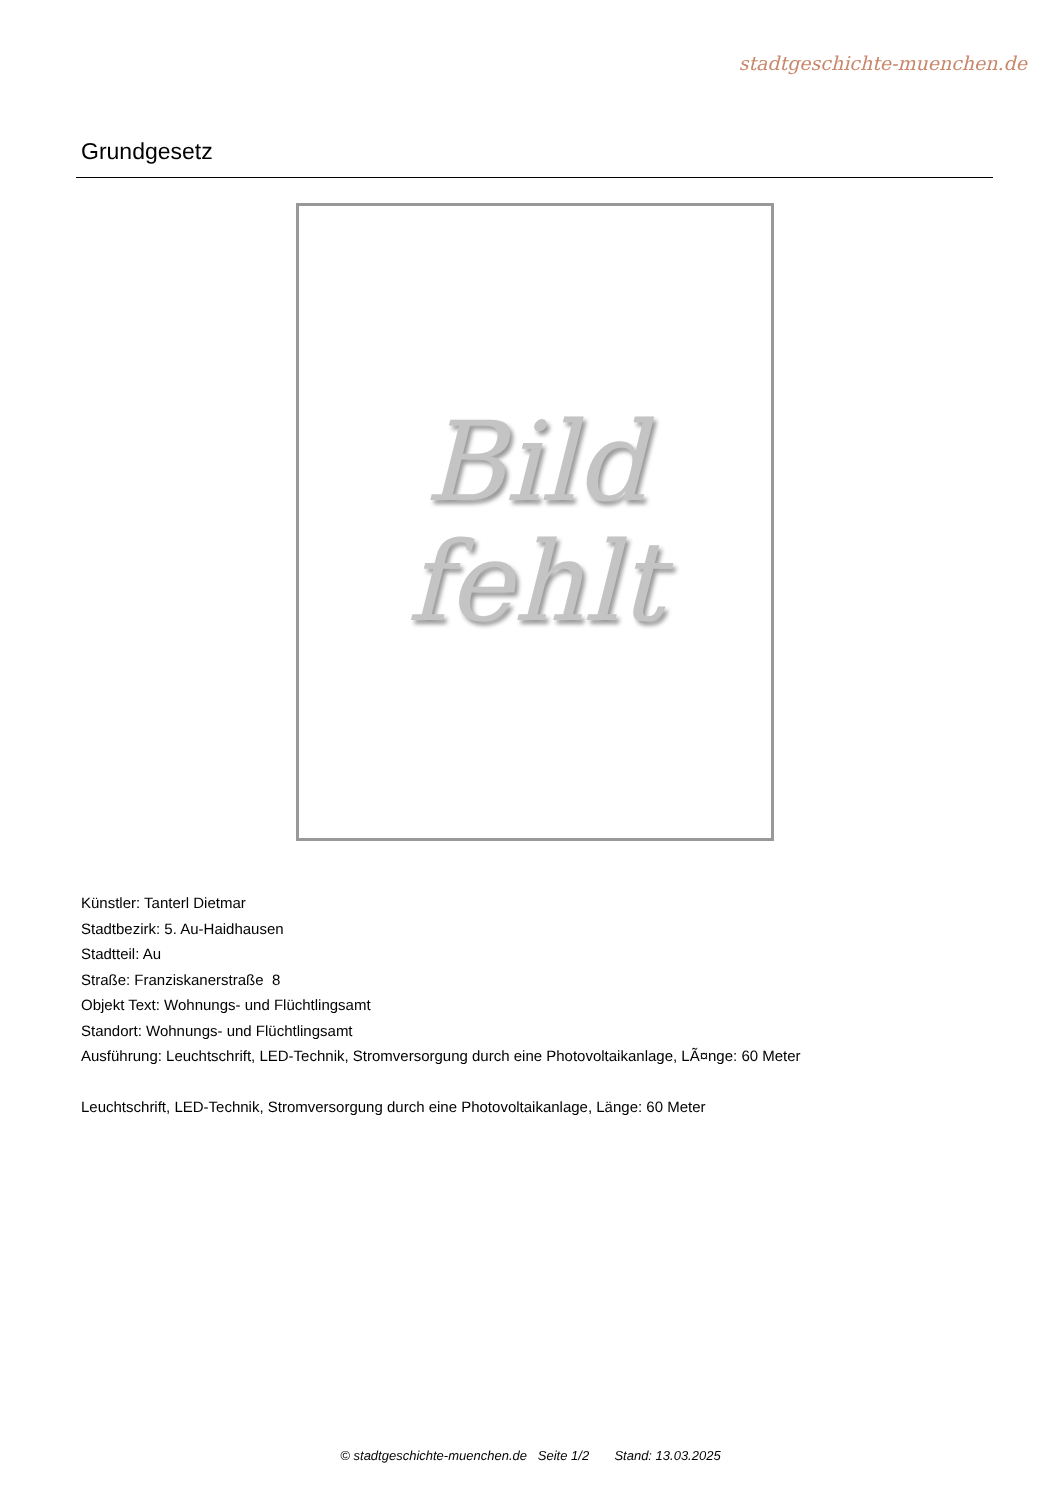stadtgeschichte-muenchen.de
Grundgesetz
Bild
fehlt
Künstler: Tanterl Dietmar
Stadtbezirk: 5. Au-Haidhausen
Stadtteil: Au
Straße: Franziskanerstraße 8
Objekt Text: Wohnungs- und Flüchtlingsamt
Standort: Wohnungs- und Flüchtlingsamt
Ausführung: Leuchtschrift, LED-Technik, Stromversorgung durch eine Photovoltaikanlage, LÃ¤nge: 60 Meter
Leuchtschrift, LED-Technik, Stromversorgung durch eine Photovoltaikanlage, Länge: 60 Meter
© stadtgeschichte-muenchen.de Seite 1/2 Stand: 13.03.2025